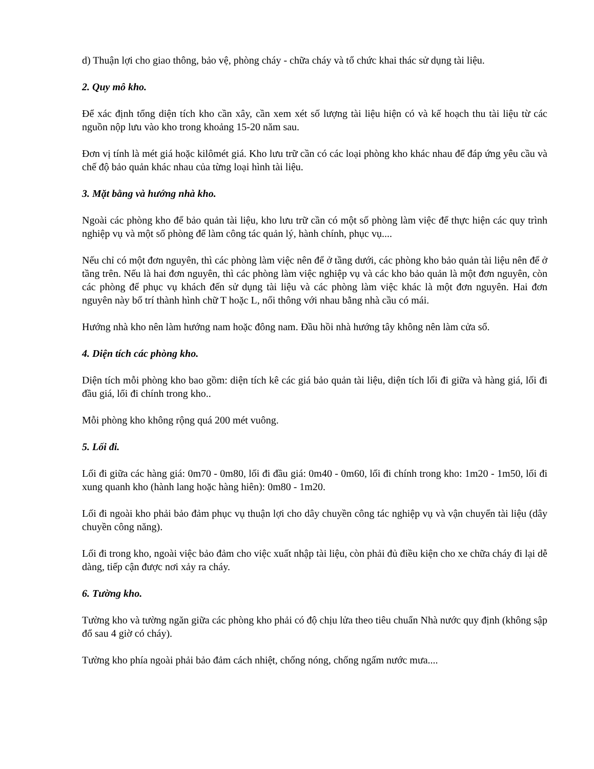d) Thuận lợi cho giao thông, bảo vệ, phòng cháy - chữa cháy và tổ chức khai thác sử dụng tài liệu.
2. Quy mô kho.
Để xác định tổng diện tích kho cần xây, cần xem xét số lượng tài liệu hiện có và kế hoạch thu tài liệu từ các nguồn nộp lưu vào kho trong khoảng 15-20 năm sau.
Đơn vị tính là mét giá hoặc kilômét giá. Kho lưu trữ cần có các loại phòng kho khác nhau để đáp ứng yêu cầu và chế độ bảo quản khác nhau của từng loại hình tài liệu.
3. Mặt bằng và hướng nhà kho.
Ngoài các phòng kho để bảo quản tài liệu, kho lưu trữ cần có một số phòng làm việc để thực hiện các quy trình nghiệp vụ và một số phòng để làm công tác quản lý, hành chính, phục vụ....
Nếu chỉ có một đơn nguyên, thì các phòng làm việc nên để ở tầng dưới, các phòng kho bảo quản tài liệu nên để ở tầng trên. Nếu là hai đơn nguyên, thì các phòng làm việc nghiệp vụ và các kho bảo quản là một đơn nguyên, còn các phòng để phục vụ khách đến sử dụng tài liệu và các phòng làm việc khác là một đơn nguyên. Hai đơn nguyên này bố trí thành hình chữ T hoặc L, nối thông với nhau bằng nhà cầu có mái.
Hướng nhà kho nên làm hướng nam hoặc đông nam. Đầu hồi nhà hướng tây không nên làm cửa sổ.
4. Diện tích các phòng kho.
Diện tích mỗi phòng kho bao gồm: diện tích kê các giá bảo quản tài liệu, diện tích lối đi giữa và hàng giá, lối đi đầu giá, lối đi chính trong kho..
Mỗi phòng kho không rộng quá 200 mét vuông.
5. Lối đi.
Lối đi giữa các hàng giá: 0m70 - 0m80, lối đi đầu giá: 0m40 - 0m60, lối đi chính trong kho: 1m20 - 1m50, lối đi xung quanh kho (hành lang hoặc hàng hiên): 0m80 - 1m20.
Lối đi ngoài kho phải bảo đảm phục vụ thuận lợi cho dây chuyền công tác nghiệp vụ và vận chuyển tài liệu (dây chuyền công năng).
Lối đi trong kho, ngoài việc bảo đảm cho việc xuất nhập tài liệu, còn phải đủ điều kiện cho xe chữa cháy đi lại dễ dàng, tiếp cận được nơi xảy ra cháy.
6. Tường kho.
Tường kho và tường ngăn giữa các phòng kho phải có độ chịu lửa theo tiêu chuẩn Nhà nước quy định (không sập đổ sau 4 giờ có cháy).
Tường kho phía ngoài phải bảo đảm cách nhiệt, chống nóng, chống ngấm nước mưa....